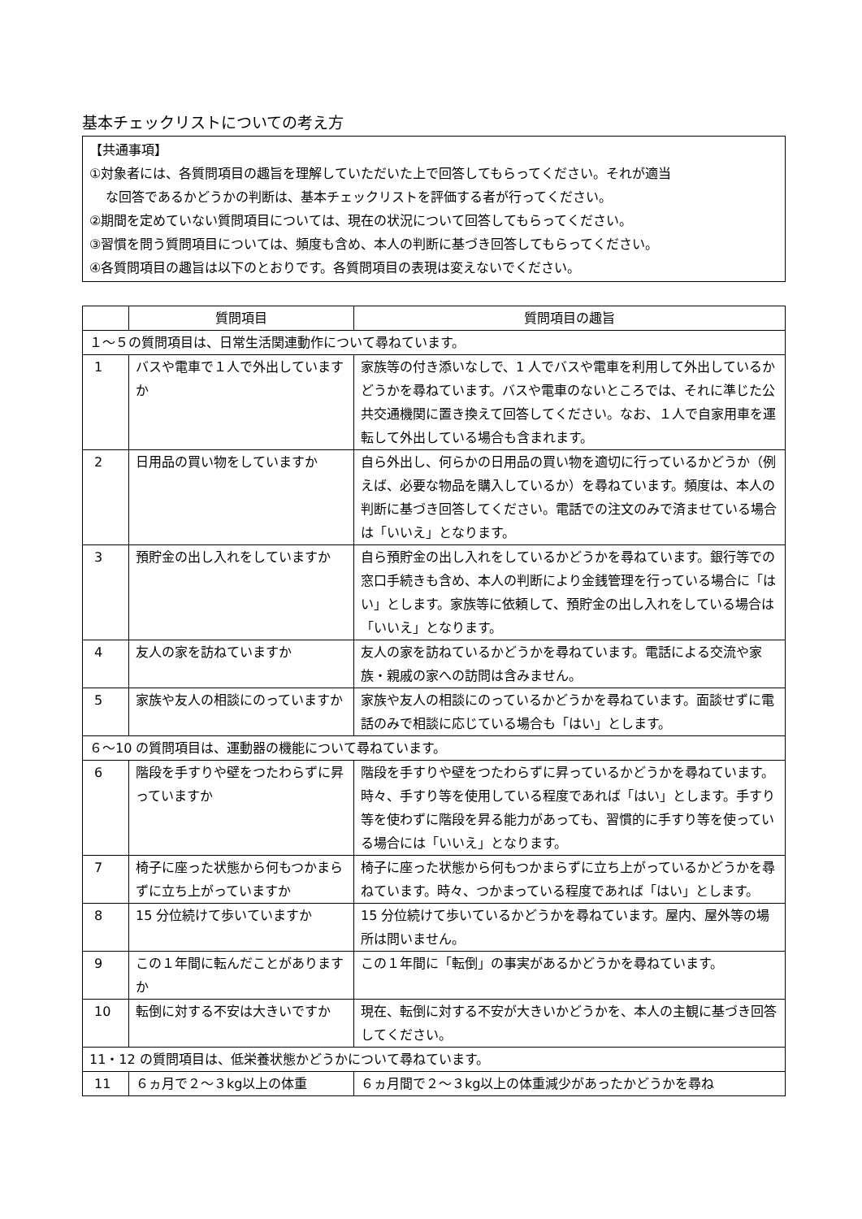基本チェックリストについての考え方
【共通事項】
①対象者には、各質問項目の趣旨を理解していただいた上で回答してもらってください。それが適当
な回答であるかどうかの判断は、基本チェックリストを評価する者が行ってください。
②期間を定めていない質問項目については、現在の状況について回答してもらってください。
③習慣を問う質問項目については、頻度も含め、本人の判断に基づき回答してもらってください。
④各質問項目の趣旨は以下のとおりです。各質問項目の表現は変えないでください。
| | 質問項目 | 質問項目の趣旨 |
| --- | --- | --- |
| １～５の質問項目は、日常生活関連動作について尋ねています。 | | |
| 1 | バスや電車で１人で外出していますか | 家族等の付き添いなしで、1 人でバスや電車を利用して外出しているかどうかを尋ねています。バスや電車のないところでは、それに準じた公共交通機関に置き換えて回答してください。なお、１人で自家用車を運転して外出している場合も含まれます。 |
| 2 | 日用品の買い物をしていますか | 自ら外出し、何らかの日用品の買い物を適切に行っているかどうか（例えば、必要な物品を購入しているか）を尋ねています。頻度は、本人の判断に基づき回答してください。電話での注文のみで済ませている場合は「いいえ」となります。 |
| 3 | 預貯金の出し入れをしていますか | 自ら預貯金の出し入れをしているかどうかを尋ねています。銀行等での窓口手続きも含め、本人の判断により金銭管理を行っている場合に「はい」とします。家族等に依頼して、預貯金の出し入れをしている場合は「いいえ」となります。 |
| 4 | 友人の家を訪ねていますか | 友人の家を訪ねているかどうかを尋ねています。電話による交流や家族・親戚の家への訪問は含みません。 |
| 5 | 家族や友人の相談にのっていますか | 家族や友人の相談にのっているかどうかを尋ねています。面談せずに電話のみで相談に応じている場合も「はい」とします。 |
| ６～10 の質問項目は、運動器の機能について尋ねています。 | | |
| 6 | 階段を手すりや壁をつたわらずに昇っていますか | 階段を手すりや壁をつたわらずに昇っているかどうかを尋ねています。時々、手すり等を使用している程度であれば「はい」とします。手すり等を使わずに階段を昇る能力があっても、習慣的に手すり等を使っている場合には「いいえ」となります。 |
| 7 | 椅子に座った状態から何もつかまらずに立ち上がっていますか | 椅子に座った状態から何もつかまらずに立ち上がっているかどうかを尋ねています。時々、つかまっている程度であれば「はい」とします。 |
| 8 | 15 分位続けて歩いていますか | 15 分位続けて歩いているかどうかを尋ねています。屋内、屋外等の場所は問いません。 |
| 9 | この１年間に転んだことがありますか | この１年間に「転倒」の事実があるかどうかを尋ねています。 |
| 10 | 転倒に対する不安は大きいですか | 現在、転倒に対する不安が大きいかどうかを、本人の主観に基づき回答してください。 |
| 11・12 の質問項目は、低栄養状態かどうかについて尋ねています。 | | |
| 11 | ６ヵ月で２～３kg以上の体重 | ６ヵ月間で２～３kg以上の体重減少があったかどうかを尋ね |